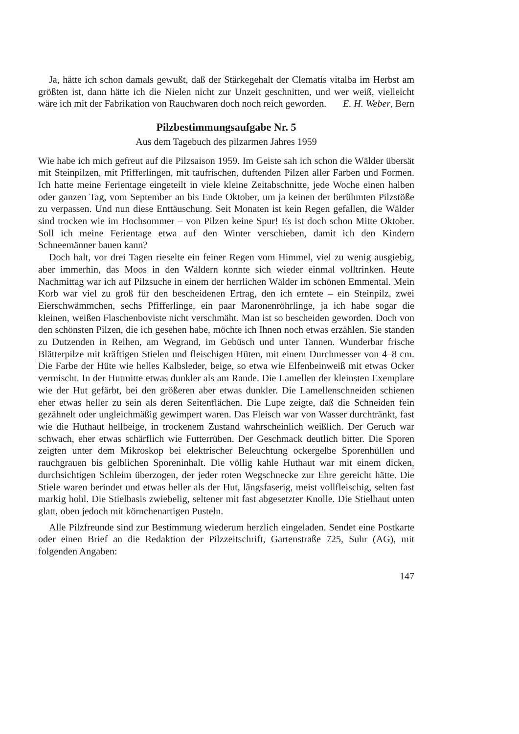Ja, hätte ich schon damals gewußt, daß der Stärkegehalt der Clematis vitalba im Herbst am größten ist, dann hätte ich die Nielen nicht zur Unzeit geschnitten, und wer weiß, vielleicht wäre ich mit der Fabrikation von Rauchwaren doch noch reich geworden. E. H. Weber, Bern
Pilzbestimmungsaufgabe Nr. 5
Aus dem Tagebuch des pilzarmen Jahres 1959
Wie habe ich mich gefreut auf die Pilzsaison 1959. Im Geiste sah ich schon die Wälder übersät mit Steinpilzen, mit Pfifferlingen, mit taufrischen, duftenden Pilzen aller Farben und Formen. Ich hatte meine Ferientage eingeteilt in viele kleine Zeitabschnitte, jede Woche einen halben oder ganzen Tag, vom September an bis Ende Oktober, um ja keinen der berühmten Pilzstöße zu verpassen. Und nun diese Enttäuschung. Seit Monaten ist kein Regen gefallen, die Wälder sind trocken wie im Hochsommer – von Pilzen keine Spur! Es ist doch schon Mitte Oktober. Soll ich meine Ferientage etwa auf den Winter verschieben, damit ich den Kindern Schneemänner bauen kann?
Doch halt, vor drei Tagen rieselte ein feiner Regen vom Himmel, viel zu wenig ausgiebig, aber immerhin, das Moos in den Wäldern konnte sich wieder einmal volltrinken. Heute Nachmittag war ich auf Pilzsuche in einem der herrlichen Wälder im schönen Emmental. Mein Korb war viel zu groß für den bescheidenen Ertrag, den ich erntete – ein Steinpilz, zwei Eierschwämmchen, sechs Pfifferlinge, ein paar Maronenröhrlinge, ja ich habe sogar die kleinen, weißen Flaschenboviste nicht verschmäht. Man ist so bescheiden geworden. Doch von den schönsten Pilzen, die ich gesehen habe, möchte ich Ihnen noch etwas erzählen. Sie standen zu Dutzenden in Reihen, am Wegrand, im Gebüsch und unter Tannen. Wunderbar frische Blätterpilze mit kräftigen Stielen und fleischigen Hüten, mit einem Durchmesser von 4–8 cm. Die Farbe der Hüte wie helles Kalbsleder, beige, so etwa wie Elfenbeinweiß mit etwas Ocker vermischt. In der Hutmitte etwas dunkler als am Rande. Die Lamellen der kleinsten Exemplare wie der Hut gefärbt, bei den größeren aber etwas dunkler. Die Lamellenschneiden schienen eher etwas heller zu sein als deren Seitenflächen. Die Lupe zeigte, daß die Schneiden fein gezähnelt oder ungleichmäßig gewimpert waren. Das Fleisch war von Wasser durchtränkt, fast wie die Huthaut hellbeige, in trockenem Zustand wahrscheinlich weißlich. Der Geruch war schwach, eher etwas schärflich wie Futterrüben. Der Geschmack deutlich bitter. Die Sporen zeigten unter dem Mikroskop bei elektrischer Beleuchtung ockergelbe Sporenhüllen und rauchgrauen bis gelblichen Sporeninhalt. Die völlig kahle Huthaut war mit einem dicken, durchsichtigen Schleim überzogen, der jeder roten Wegschnecke zur Ehre gereicht hätte. Die Stiele waren berindet und etwas heller als der Hut, längsfaserig, meist vollfleischig, selten fast markig hohl. Die Stielbasis zwiebelig, seltener mit fast abgesetzter Knolle. Die Stielhaut unten glatt, oben jedoch mit körnchenartigen Pusteln.
Alle Pilzfreunde sind zur Bestimmung wiederum herzlich eingeladen. Sendet eine Postkarte oder einen Brief an die Redaktion der Pilzzeitschrift, Gartenstraße 725, Suhr (AG), mit folgenden Angaben:
147